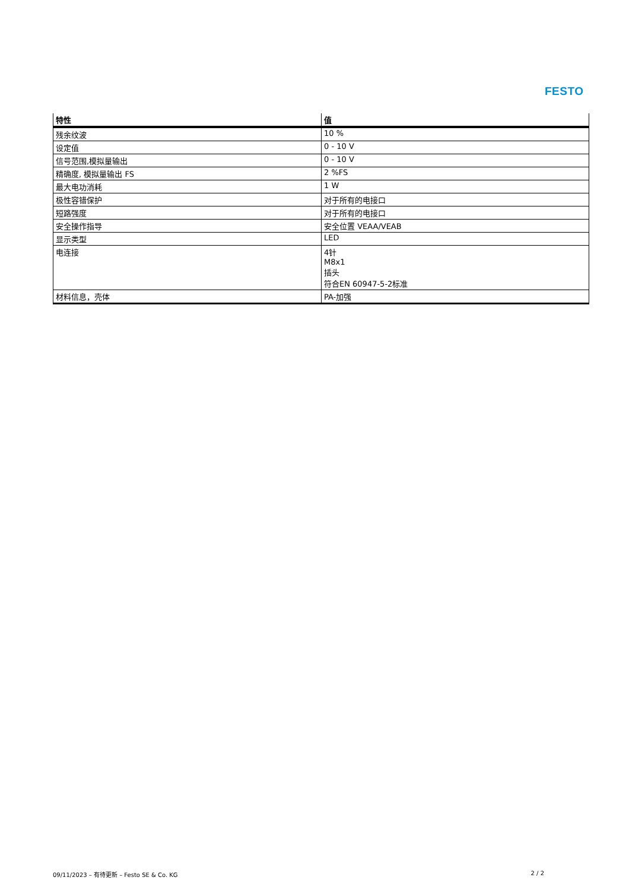FESTO
| 特性 | 值 |
| --- | --- |
| 残余纹波 | 10 % |
| 设定值 | 0 - 10 V |
| 信号范围,模拟量输出 | 0 - 10 V |
| 精确度, 模拟量输出 FS | 2 %FS |
| 最大电功消耗 | 1 W |
| 极性容错保护 | 对于所有的电接口 |
| 短路强度 | 对于所有的电接口 |
| 安全操作指导 | 安全位置 VEAA/VEAB |
| 显示类型 | LED |
| 电连接 | 4针 M8x1 插头 符合EN 60947-5-2标准 |
| 材料信息，壳体 | PA-加强 |
09/11/2023 – 有待更新 – Festo SE & Co. KG 2 / 2